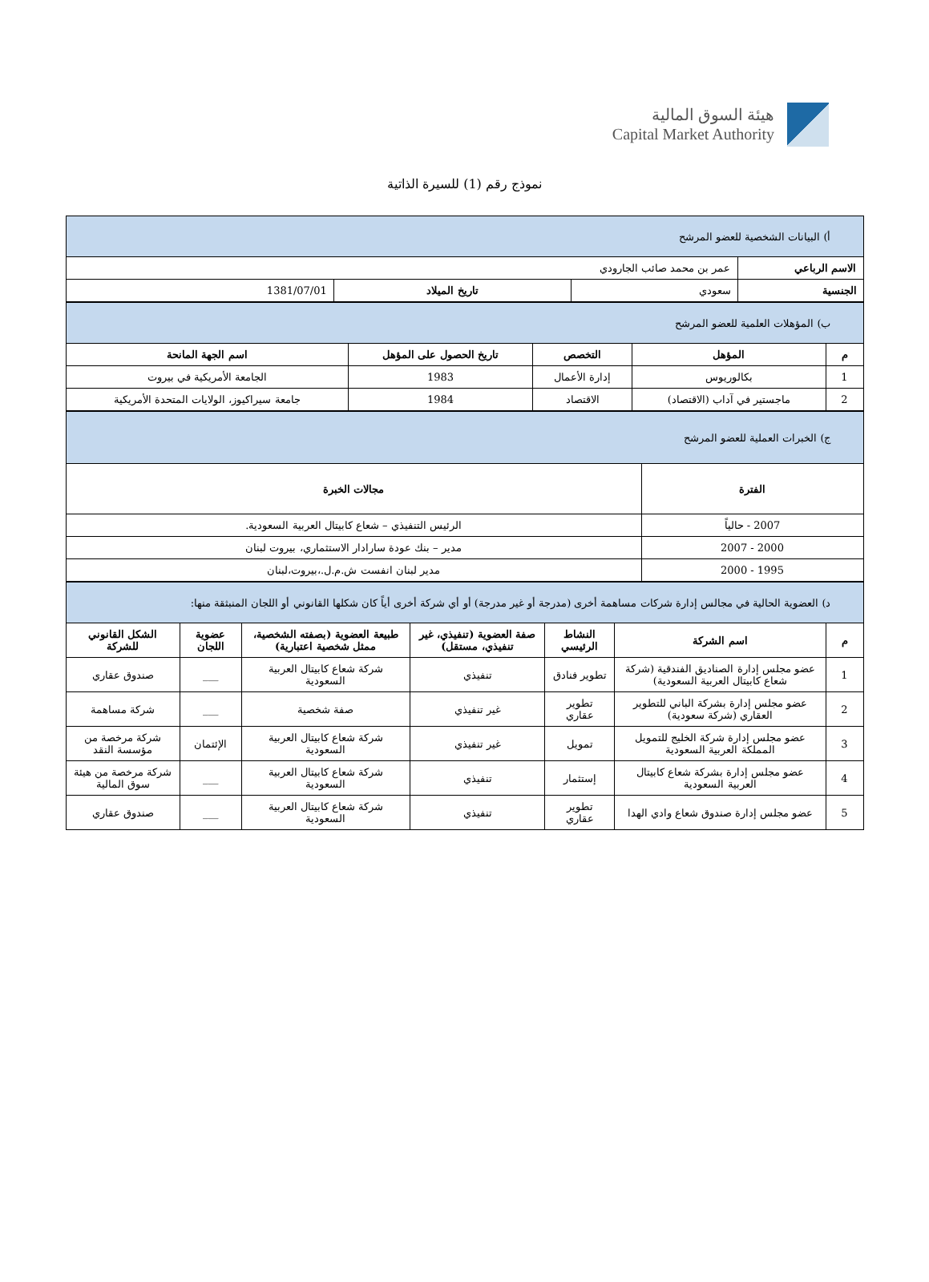هيئة السوق المالية
Capital Market Authority
نموذج رقم (1) للسيرة الذاتية
| أ) البيانات الشخصية للعضو المرشح | | | |
| الاسم الرباعي | عمر بن محمد صائب الجارودي | | |
| الجنسية | سعودي | تاريخ الميلاد | 1381/07/01 |
| ب) المؤهلات العلمية للعضو المرشح | | | | |
| م | المؤهل | التخصص | تاريخ الحصول على المؤهل | اسم الجهة المانحة |
| 1 | بكالوريوس | إدارة الأعمال | 1983 | الجامعة الأمريكية في بيروت |
| 2 | ماجستير في آداب (الاقتصاد) | الاقتصاد | 1984 | جامعة سيراكيوز، الولايات المتحدة الأمريكية |
| ج) الخبرات العملية للعضو المرشح | |
| الفترة | مجالات الخبرة |
| 2007 - حالياً | الرئيس التنفيذي – شعاع كابيتال العربية السعودية. |
| 2000 - 2007 | مدير – بنك عودة سارادار الاستثماري، بيروت لبنان |
| 1995 - 2000 | مدير لبنان انفست ش.م.ل.،بيروت،لبنان |
| د) العضوية الحالية في مجالس إدارة شركات مساهمة أخرى (مدرجة أو غير مدرجة) أو أي شركة أخرى أياً كان شكلها القانوني أو اللجان المنبثقة منها: | | | | | | |
| م | اسم الشركة | النشاط الرئيسي | صفة العضوية (تنفيذي، غير تنفيذي، مستقل) | طبيعة العضوية (بصفته الشخصية، ممثل شخصية اعتبارية) | عضوية اللجان | الشكل القانوني للشركة |
| 1 | عضو مجلس إدارة الصناديق الفندقية (شركة شعاع كابيتال العربية السعودية) | تطوير فنادق | تنفيذي | شركة شعاع كابيتال العربية السعودية | ___ | صندوق عقاري |
| 2 | عضو مجلس إدارة بشركة الباني للتطوير العقاري (شركة سعودية) | تطوير عقاري | غير تنفيذي | صفة شخصية | ___ | شركة مساهمة |
| 3 | عضو مجلس إدارة شركة الخليج للتمويل المملكة العربية السعودية | تمويل | غير تنفيذي | شركة شعاع كابيتال العربية السعودية | الإئتمان | شركة مرخصة من مؤسسة النقد |
| 4 | عضو مجلس إدارة بشركة شعاع كابيتال العربية السعودية | إستثمار | تنفيذي | شركة شعاع كابيتال العربية السعودية | ___ | شركة مرخصة من هيئة سوق المالية |
| 5 | عضو مجلس إدارة صندوق شعاع وادي الهدا | تطوير عقاري | تنفيذي | شركة شعاع كابيتال العربية السعودية | ___ | صندوق عقاري |